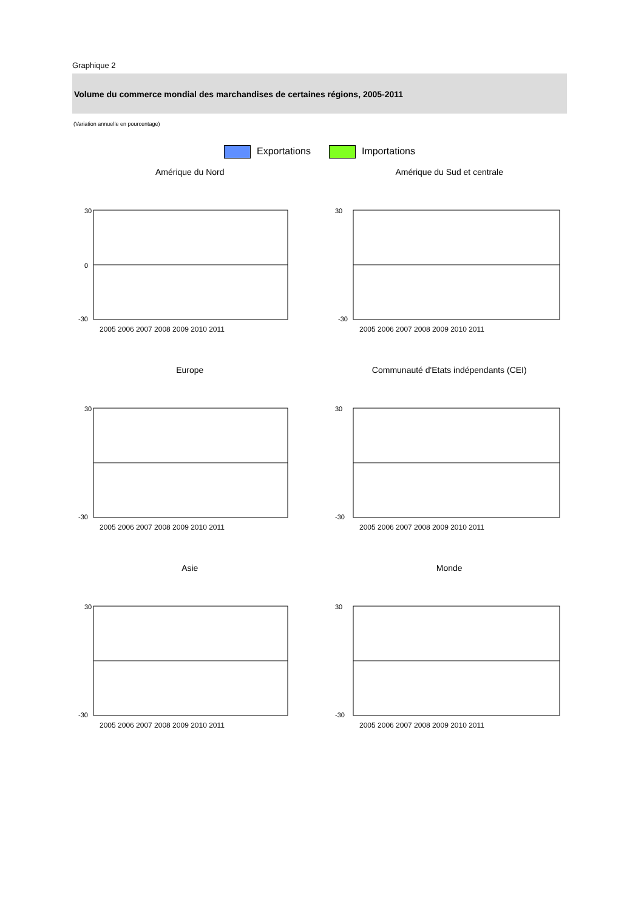Graphique 2
Volume du commerce mondial des marchandises de certaines régions, 2005-2011
(Variation annuelle en pourcentage)
Exportations Importations
Amérique du Nord
30
0
-30
2005 2006 2007 2008 2009 2010 2011
Amérique du Sud et centrale
30
-30
2005 2006 2007 2008 2009 2010 2011
Europe
30
-30
2005 2006 2007 2008 2009 2010 2011
Communauté d'Etats indépendants (CEI)
30
-30
2005 2006 2007 2008 2009 2010 2011
Asie
30
-30
2005 2006 2007 2008 2009 2010 2011
Monde
30
-30
2005 2006 2007 2008 2009 2010 2011